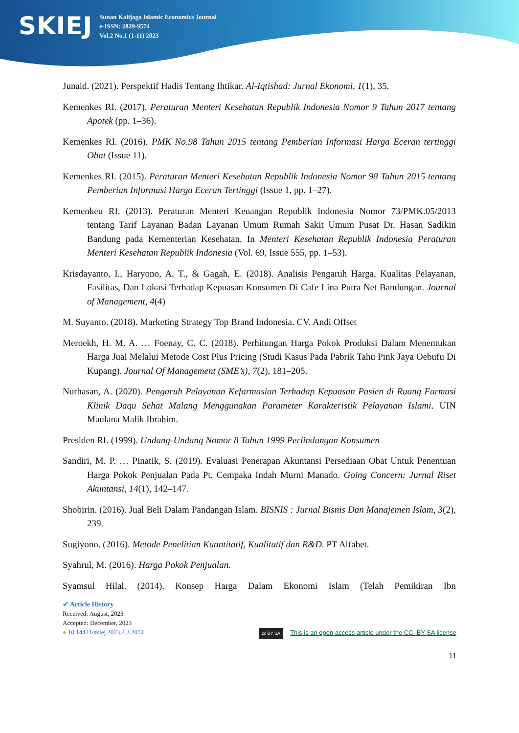SKIEJ
Sunan Kalijaga Islamic Economics Journal
e-ISSN: 2829-9574
Vol.2 No.1 (1-11) 2023
Junaid. (2021). Perspektif Hadis Tentang Ihtikar. Al-Iqtishad: Jurnal Ekonomi, 1(1), 35.
Kemenkes RI. (2017). Peraturan Menteri Kesehatan Republik Indonesia Nomor 9 Tahun 2017 tentang Apotek (pp. 1–36).
Kemenkes RI. (2016). PMK No.98 Tahun 2015 tentang Pemberian Informasi Harga Eceran tertinggi Obat (Issue 11).
Kemenkes RI. (2015). Peraturan Menteri Kesehatan Republik Indonesia Nomor 98 Tahun 2015 tentang Pemberian Informasi Harga Eceran Tertinggi (Issue 1, pp. 1–27).
Kemenkeu RI. (2013). Peraturan Menteri Keuangan Republik Indonesia Nomor 73/PMK.05/2013 tentang Tarif Layanan Badan Layanan Umum Rumah Sakit Umum Pusat Dr. Hasan Sadikin Bandung pada Kementerian Kesehatan. In Menteri Kesehatan Republik Indonesia Peraturan Menteri Kesehatan Republik Indonesia (Vol. 69, Issue 555, pp. 1–53).
Krisdayanto, I., Haryono, A. T., & Gagah, E. (2018). Analisis Pengaruh Harga, Kualitas Pelayanan, Fasilitas, Dan Lokasi Terhadap Kepuasan Konsumen Di Cafe Lina Putra Net Bandungan. Journal of Management, 4(4)
M. Suyanto. (2018). Marketing Strategy Top Brand Indonesia. CV. Andi Offset
Meroekh, H. M. A. … Foenay, C. C. (2018). Perhitungan Harga Pokok Produksi Dalam Menentukan Harga Jual Melalui Metode Cost Plus Pricing (Studi Kasus Pada Pabrik Tahu Pink Jaya Oebufu Di Kupang). Journal Of Management (SME’s), 7(2), 181–205.
Nurhasan, A. (2020). Pengaruh Pelayanan Kefarmasian Terhadap Kepuasan Pasien di Ruang Farmasi Klinik Daqu Sehat Malang Menggunakan Parameter Karakteristik Pelayanan Islami. UIN Maulana Malik Ibrahim.
Presiden RI. (1999). Undang-Undang Nomor 8 Tahun 1999 Perlindungan Konsumen
Sandiri, M. P. … Pinatik, S. (2019). Evaluasi Penerapan Akuntansi Persediaan Obat Untuk Penentuan Harga Pokok Penjualan Pada Pt. Cempaka Indah Murni Manado. Going Concern: Jurnal Riset Akuntansi, 14(1), 142–147.
Shobirin. (2016). Jual Beli Dalam Pandangan Islam. BISNIS : Jurnal Bisnis Dan Manajemen Islam, 3(2), 239.
Sugiyono. (2016). Metode Penelitian Kuantitatif, Kualitatif dan R&D. PT Alfabet.
Syahrul, M. (2016). Harga Pokok Penjualan.
Syamsul Hilal. (2014). Konsep Harga Dalam Ekonomi Islam (Telah Pemikiran Ibn
✔ Article History
Received: August, 2023
Accepted: December, 2023
● 10.14421/skiej.2023.2.2.2054
cc BY SA This is an open access article under the CC–BY-SA license
11